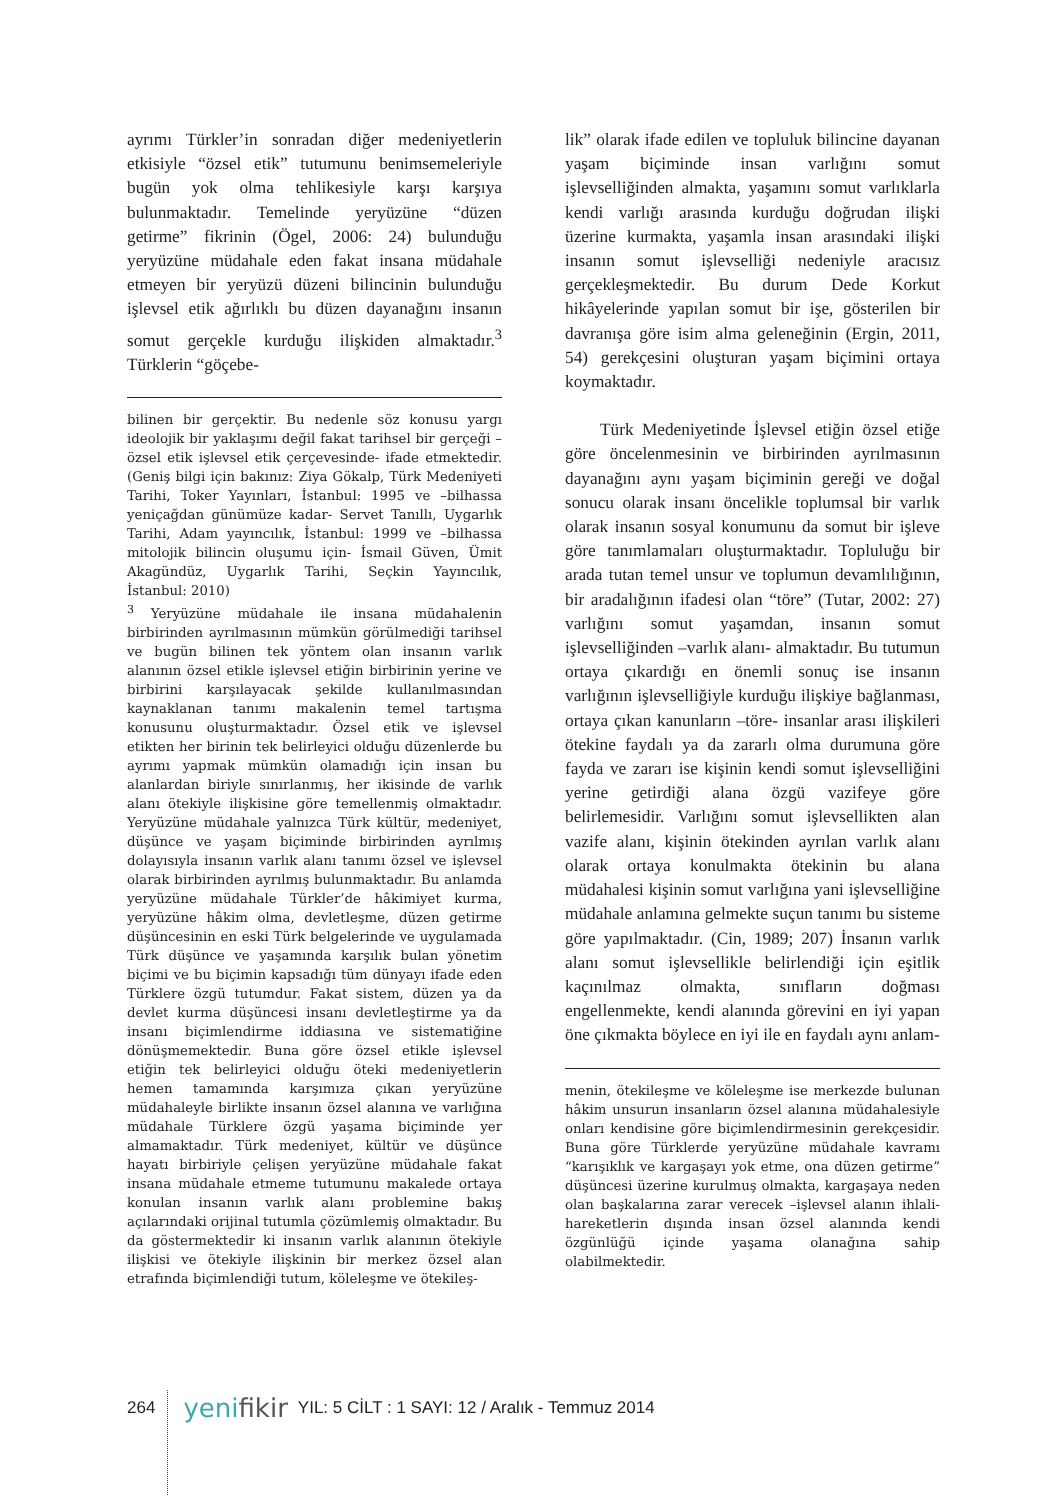ayrımı Türkler’in sonradan diğer medeniyetlerin etkisiyle “özsel etik” tutumunu benimsemeleriyle bugün yok olma tehlikesiyle karşı karşıya bulunmaktadır. Temelinde yeryüzüne “düzen getirme” fikrinin (Ögel, 2006: 24) bulunduğu yeryüzüne müdahale eden fakat insana müdahale etmeyen bir yeryüzü düzeni bilincinin bulunduğu işlevsel etik ağırlıklı bu düzen dayanağını insanın somut gerçekle kurduğu ilişkiden almaktadır.<sup>3</sup> Türklerin “göçebe-
bilinen bir gerçektir. Bu nedenle söz konusu yargı ideolojik bir yaklaşımı değil fakat tarihsel bir gerçeği –özsel etik işlevsel etik çerçevesinde- ifade etmektedir. (Geniş bilgi için bakınız: Ziya Gökalp, Türk Medeniyeti Tarihi, Toker Yayınları, İstanbul: 1995 ve –bilhassa yeniçağdan günümüze kadar- Servet Tanıllı, Uygarlık Tarihi, Adam yayıncılık, İstanbul: 1999 ve –bilhassa mitolojik bilincin oluşumu için- İsmail Güven, Ümit Akagündüz, Uygarlık Tarihi, Seçkin Yayıncılık, İstanbul: 2010)
<sup>3</sup> Yeryüzüne müdahale ile insana müdahalenin birbirinden ayrılmasının mümkün görülmediği tarihsel ve bugün bilinen tek yöntem olan insanın varlık alanının özsel etikle işlevsel etiğin birbirinin yerine ve birbirini karşılayacak şekilde kullanılmasından kaynaklanan tanımı makalenin temel tartışma konusunu oluşturmaktadır. Özsel etik ve işlevsel etikten her birinin tek belirleyici olduğu düzenlerde bu ayrımı yapmak mümkün olamadığı için insan bu alanlardan biriyle sınırlanmış, her ikisinde de varlık alanı ötekiyle ilişkisine göre temellenmiş olmaktadır. Yeryüzüne müdahale yalnızca Türk kültür, medeniyet, düşünce ve yaşam biçiminde birbirinden ayrılmış dolayısıyla insanın varlık alanı tanımı özsel ve işlevsel olarak birbirinden ayrılmış bulunmaktadır. Bu anlamda yeryüzüne müdahale Türkler’de hâkimiyet kurma, yeryüzüne hâkim olma, devletleşme, düzen getirme düşüncesinin en eski Türk belgelerinde ve uygulamada Türk düşünce ve yaşamında karşılık bulan yönetim biçimi ve bu biçimin kapsadığı tüm dünyayı ifade eden Türklere özgü tutumdur. Fakat sistem, düzen ya da devlet kurma düşüncesi insanı devletleştirme ya da insanı biçimlendirme iddiasına ve sistematiğine dönüşmemektedir. Buna göre özsel etikle işlevsel etiğin tek belirleyici olduğu öteki medeniyetlerin hemen tamamında karşımıza çıkan yeryüzüne müdahaleyle birlikte insanın özsel alanına ve varlığına müdahale Türklere özgü yaşama biçiminde yer almamaktadır. Türk medeniyet, kültür ve düşünce hayatı birbiriyle çelişen yeryüzüne müdahale fakat insana müdahale etmeme tutumunu makalede ortaya konulan insanın varlık alanı problemine bakış açılarındaki orijinal tutumla çözümlemiş olmaktadır. Bu da göstermektedir ki insanın varlık alanının ötekiyle ilişkisi ve ötekiyle ilişkinin bir merkez özsel alan etrafında biçimlendiği tutum, köleleşme ve ötekileş-
lik” olarak ifade edilen ve topluluk bilincine dayanan yaşam biçiminde insan varlığını somut işlevselliğinden almakta, yaşamını somut varlıklarla kendi varlığı arasında kurduğu doğrudan ilişki üzerine kurmakta, yaşamla insan arasındaki ilişki insanın somut işlevselliği nedeniyle aracısız gerçekleşmektedir. Bu durum Dede Korkut hikâyelerinde yapılan somut bir işe, gösterilen bir davranışa göre isim alma geleneğinin (Ergin, 2011, 54) gerekçesini oluşturan yaşam biçimini ortaya koymaktadır.
Türk Medeniyetinde İşlevsel etiğin özsel etiğe göre öncelenmesinin ve birbirinden ayrılmasının dayanağını aynı yaşam biçiminin gereği ve doğal sonucu olarak insanı öncelikle toplumsal bir varlık olarak insanın sosyal konumunu da somut bir işleve göre tanımlamaları oluşturmaktadır. Topluluğu bir arada tutan temel unsur ve toplumun devamlılığının, bir aradalığının ifadesi olan “töre” (Tutar, 2002: 27) varlığını somut yaşamdan, insanın somut işlevselliğinden –varlık alanı- almaktadır. Bu tutumun ortaya çıkardığı en önemli sonuç ise insanın varlığının işlevselliğiyle kurduğu ilişkiye bağlanması, ortaya çıkan kanunların –töre- insanlar arası ilişkileri ötekine faydalı ya da zararlı olma durumuna göre fayda ve zararı ise kişinin kendi somut işlevselliğini yerine getirdiği alana özgü vazifeye göre belirlemesidir. Varlığını somut işlevsellikten alan vazife alanı, kişinin ötekinden ayrılan varlık alanı olarak ortaya konulmakta ötekinin bu alana müdahalesi kişinin somut varlığına yani işlevselliğine müdahale anlamına gelmekte suçun tanımı bu sisteme göre yapılmaktadır. (Cin, 1989; 207) İnsanın varlık alanı somut işlevsellikle belirlendiği için eşitlik kaçınılmaz olmakta, sınıfların doğması engellenmekte, kendi alanında görevini en iyi yapan öne çıkmakta böylece en iyi ile en faydalı aynı anlam-
menin, ötekileşme ve köleleşme ise merkezde bulunan hâkim unsurun insanların özsel alanına müdahalesiyle onları kendisine göre biçimlendirmesinin gerekçesidir. Buna göre Türklerde yeryüzüne müdahale kavramı “karışıklık ve kargaşayı yok etme, ona düzen getirme” düşüncesi üzerine kurulmuş olmakta, kargaşaya neden olan başkalarına zarar verecek –işlevsel alanın ihlali- hareketlerin dışında insan özsel alanında kendi özgünlüğü içinde yaşama olanağına sahip olabilmektedir.
264 yenifikir YIL: 5 CİLT : 1 SAYI: 12 / Aralık - Temmuz 2014